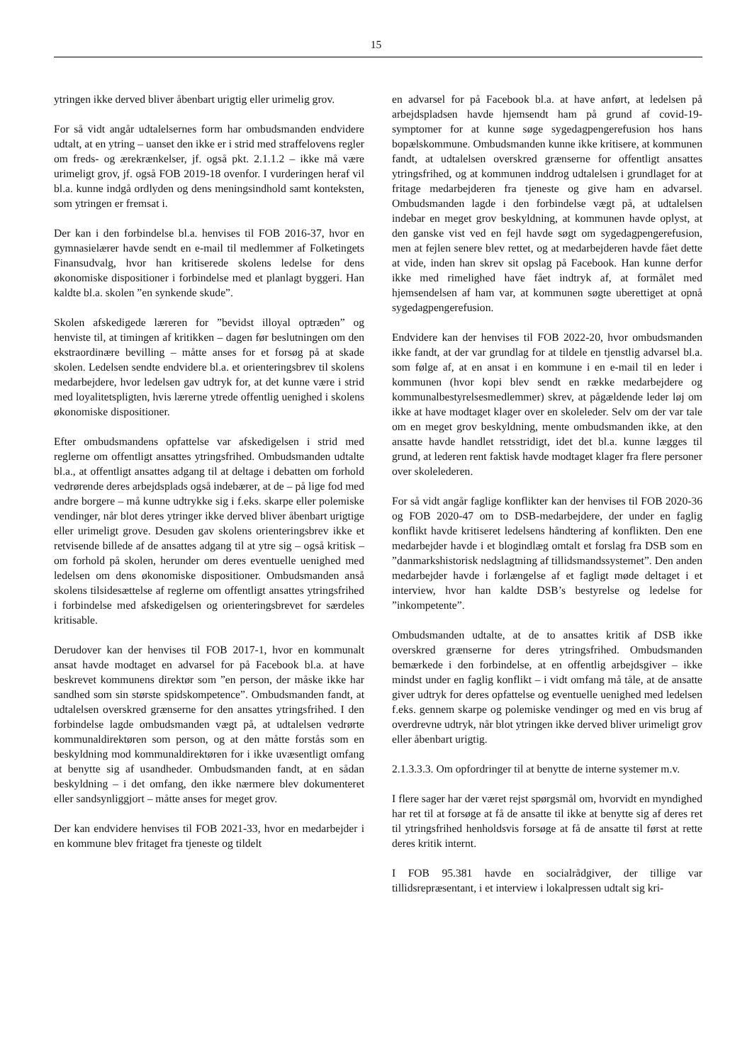15
ytringen ikke derved bliver åbenbart urigtig eller urimelig grov.
For så vidt angår udtalelsernes form har ombudsmanden endvidere udtalt, at en ytring – uanset den ikke er i strid med straffelovens regler om freds- og ærekrænkelser, jf. også pkt. 2.1.1.2 – ikke må være urimeligt grov, jf. også FOB 2019-18 ovenfor. I vurderingen heraf vil bl.a. kunne indgå ordlyden og dens meningsindhold samt konteksten, som ytringen er fremsat i.
Der kan i den forbindelse bl.a. henvises til FOB 2016-37, hvor en gymnasielærer havde sendt en e-mail til medlemmer af Folketingets Finansudvalg, hvor han kritiserede skolens ledelse for dens økonomiske dispositioner i forbindelse med et planlagt byggeri. Han kaldte bl.a. skolen ”en synkende skude”.
Skolen afskedigede læreren for ”bevidst illoyal optræden” og henviste til, at timingen af kritikken – dagen før beslutningen om den ekstraordinære bevilling – måtte anses for et forsøg på at skade skolen. Ledelsen sendte endvidere bl.a. et orienteringsbrev til skolens medarbejdere, hvor ledelsen gav udtryk for, at det kunne være i strid med loyalitetspligten, hvis lærerne ytrede offentlig uenighed i skolens økonomiske dispositioner.
Efter ombudsmandens opfattelse var afskedigelsen i strid med reglerne om offentligt ansattes ytringsfrihed. Ombudsmanden udtalte bl.a., at offentligt ansattes adgang til at deltage i debatten om forhold vedrørende deres arbejdsplads også indebærer, at de – på lige fod med andre borgere – må kunne udtrykke sig i f.eks. skarpe eller polemiske vendinger, når blot deres ytringer ikke derved bliver åbenbart urigtige eller urimeligt grove. Desuden gav skolens orienteringsbrev ikke et retvisende billede af de ansattes adgang til at ytre sig – også kritisk – om forhold på skolen, herunder om deres eventuelle uenighed med ledelsen om dens økonomiske dispositioner. Ombudsmanden anså skolens tilsidesættelse af reglerne om offentligt ansattes ytringsfrihed i forbindelse med afskedigelsen og orienteringsbrevet for særdeles kritisable.
Derudover kan der henvises til FOB 2017-1, hvor en kommunalt ansat havde modtaget en advarsel for på Facebook bl.a. at have beskrevet kommunens direktør som ”en person, der måske ikke har sandhed som sin største spidskompetence”. Ombudsmanden fandt, at udtalelsen overskred grænserne for den ansattes ytringsfrihed. I den forbindelse lagde ombudsmanden vægt på, at udtalelsen vedrørte kommunaldirektøren som person, og at den måtte forstås som en beskyldning mod kommunaldirektøren for i ikke uvæsentligt omfang at benytte sig af usandheder. Ombudsmanden fandt, at en sådan beskyldning – i det omfang, den ikke nærmere blev dokumenteret eller sandsynliggjort – måtte anses for meget grov.
Der kan endvidere henvises til FOB 2021-33, hvor en medarbejder i en kommune blev fritaget fra tjeneste og tildelt
en advarsel for på Facebook bl.a. at have anført, at ledelsen på arbejdspladsen havde hjemsendt ham på grund af covid-19-symptomer for at kunne søge sygedagpengerefusion hos hans bopælskommune. Ombudsmanden kunne ikke kritisere, at kommunen fandt, at udtalelsen overskred grænserne for offentligt ansattes ytringsfrihed, og at kommunen inddrog udtalelsen i grundlaget for at fritage medarbejderen fra tjeneste og give ham en advarsel. Ombudsmanden lagde i den forbindelse vægt på, at udtalelsen indebar en meget grov beskyldning, at kommunen havde oplyst, at den ganske vist ved en fejl havde søgt om sygedagpengerefusion, men at fejlen senere blev rettet, og at medarbejderen havde fået dette at vide, inden han skrev sit opslag på Facebook. Han kunne derfor ikke med rimelighed have fået indtryk af, at formålet med hjemsendelsen af ham var, at kommunen søgte uberettiget at opnå sygedagpengerefusion.
Endvidere kan der henvises til FOB 2022-20, hvor ombudsmanden ikke fandt, at der var grundlag for at tildele en tjenstlig advarsel bl.a. som følge af, at en ansat i en kommune i en e-mail til en leder i kommunen (hvor kopi blev sendt en række medarbejdere og kommunalbestyrelsesmedlemmer) skrev, at pågældende leder løj om ikke at have modtaget klager over en skoleleder. Selv om der var tale om en meget grov beskyldning, mente ombudsmanden ikke, at den ansatte havde handlet retsstridigt, idet det bl.a. kunne lægges til grund, at lederen rent faktisk havde modtaget klager fra flere personer over skolelederen.
For så vidt angår faglige konflikter kan der henvises til FOB 2020-36 og FOB 2020-47 om to DSB-medarbejdere, der under en faglig konflikt havde kritiseret ledelsens håndtering af konflikten. Den ene medarbejder havde i et blogindlæg omtalt et forslag fra DSB som en ”danmarkshistorisk nedslagtning af tillidsmandssystemet”. Den anden medarbejder havde i forlængelse af et fagligt møde deltaget i et interview, hvor han kaldte DSB’s bestyrelse og ledelse for ”inkompetente”.
Ombudsmanden udtalte, at de to ansattes kritik af DSB ikke overskred grænserne for deres ytringsfrihed. Ombudsmanden bemærkede i den forbindelse, at en offentlig arbejdsgiver – ikke mindst under en faglig konflikt – i vidt omfang må tåle, at de ansatte giver udtryk for deres opfattelse og eventuelle uenighed med ledelsen f.eks. gennem skarpe og polemiske vendinger og med en vis brug af overdrevne udtryk, når blot ytringen ikke derved bliver urimeligt grov eller åbenbart urigtig.
2.1.3.3.3. Om opfordringer til at benytte de interne systemer m.v.
I flere sager har der været rejst spørgsmål om, hvorvidt en myndighed har ret til at forsøge at få de ansatte til ikke at benytte sig af deres ret til ytringsfrihed henholdsvis forsøge at få de ansatte til først at rette deres kritik internt.
I FOB 95.381 havde en socialrådgiver, der tillige var tillidsrepræsentant, i et interview i lokalpressen udtalt sig kri-